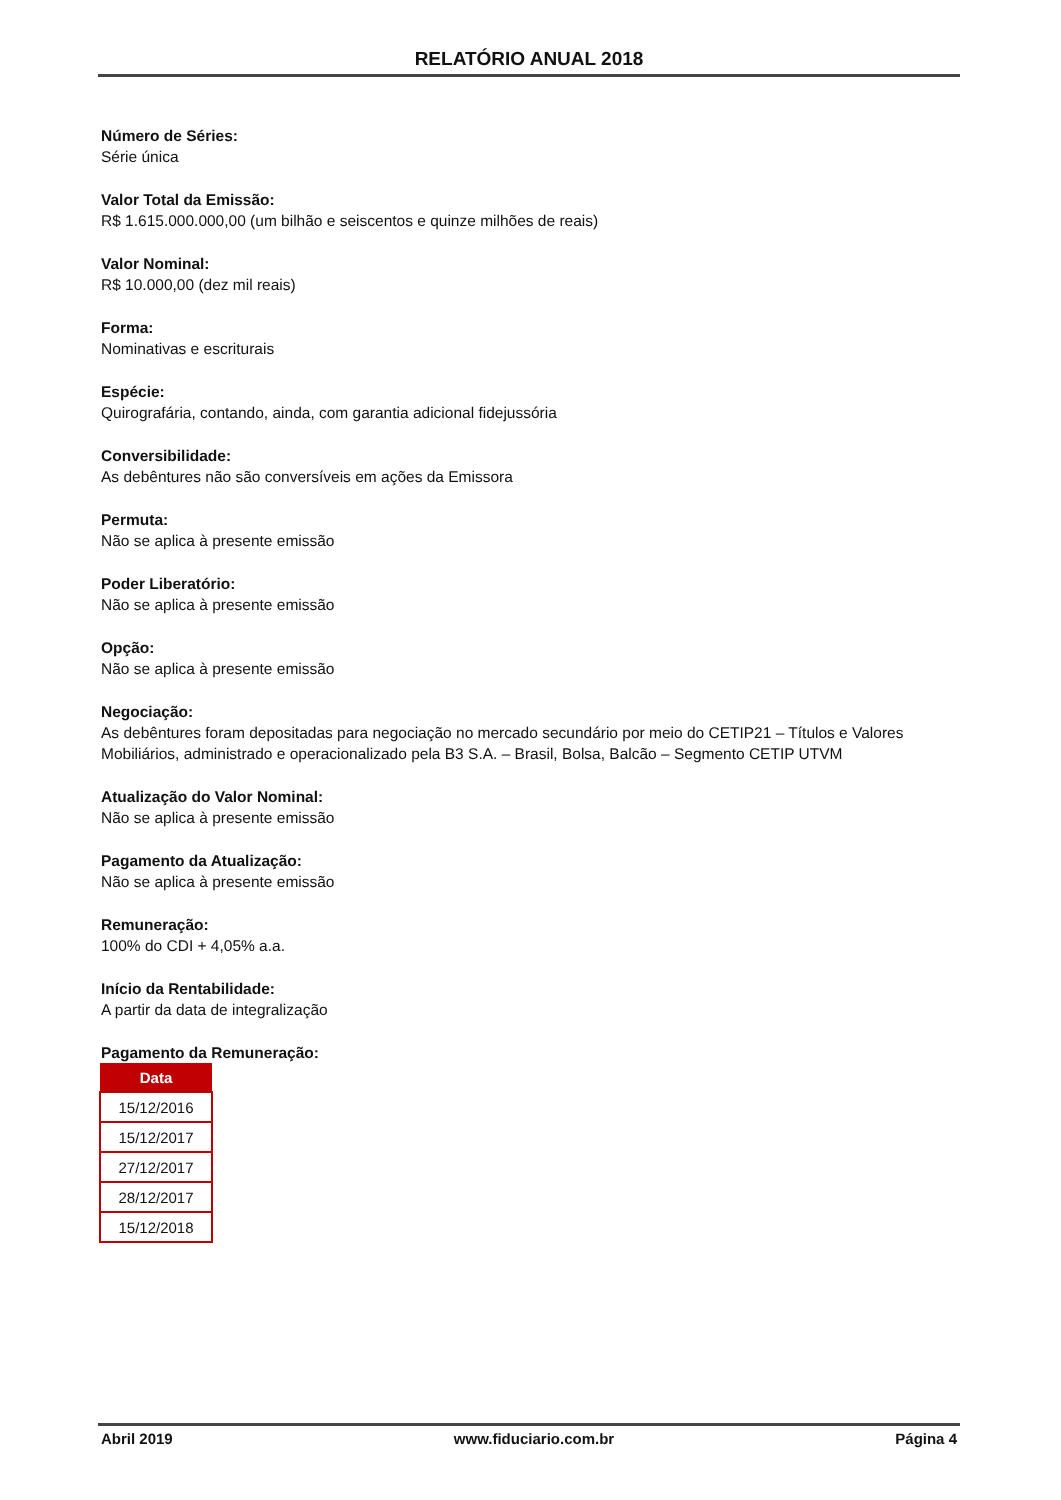RELATÓRIO ANUAL 2018
Número de Séries:
Série única
Valor Total da Emissão:
R$ 1.615.000.000,00 (um bilhão e seiscentos e quinze milhões de reais)
Valor Nominal:
R$ 10.000,00 (dez mil reais)
Forma:
Nominativas e escriturais
Espécie:
Quirografária, contando, ainda, com garantia adicional fidejussória
Conversibilidade:
As debêntures não são conversíveis em ações da Emissora
Permuta:
Não se aplica à presente emissão
Poder Liberatório:
Não se aplica à presente emissão
Opção:
Não se aplica à presente emissão
Negociação:
As debêntures foram depositadas para negociação no mercado secundário por meio do CETIP21 – Títulos e Valores Mobiliários, administrado e operacionalizado pela B3 S.A. – Brasil, Bolsa, Balcão – Segmento CETIP UTVM
Atualização do Valor Nominal:
Não se aplica à presente emissão
Pagamento da Atualização:
Não se aplica à presente emissão
Remuneração:
100% do CDI + 4,05% a.a.
Início da Rentabilidade:
A partir da data de integralização
Pagamento da Remuneração:
| Data |
| --- |
| 15/12/2016 |
| 15/12/2017 |
| 27/12/2017 |
| 28/12/2017 |
| 15/12/2018 |
Abril 2019 www.fiduciario.com.br Página 4